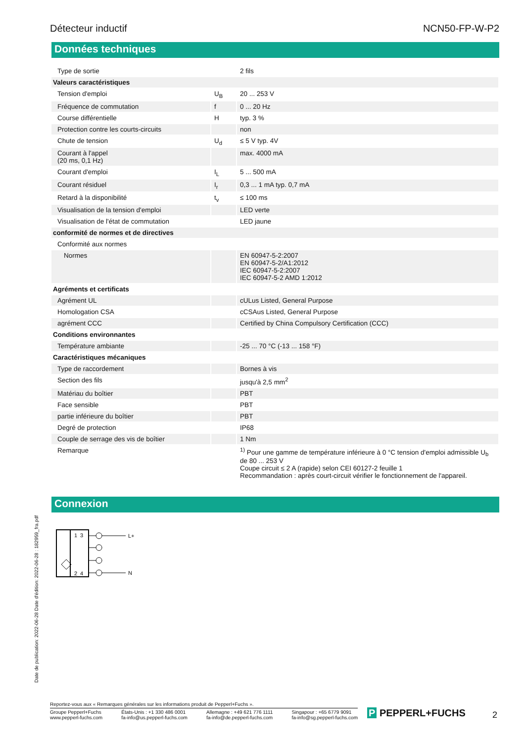Détecteur inductif NCN50-FP-W-P2
Données techniques
| Type de sortie | | 2 fils |
| Valeurs caractéristiques | | |
| Tension d'emploi | U<sub>B</sub> | 20 ... 253 V |
| Fréquence de commutation | f | 0 ... 20 Hz |
| Course différentielle | H | typ. 3 % |
| Protection contre les courts-circuits | | non |
| Chute de tension | U<sub>d</sub> | ≤ 5 V typ. 4V |
| Courant à l'appel (20 ms, 0,1 Hz) | | max. 4000 mA |
| Courant d'emploi | I<sub>L</sub> | 5 ... 500 mA |
| Courant résiduel | I<sub>r</sub> | 0,3 ... 1 mA typ. 0,7 mA |
| Retard à la disponibilité | t<sub>v</sub> | ≤ 100 ms |
| Visualisation de la tension d'emploi | | LED verte |
| Visualisation de l'état de commutation | | LED jaune |
| conformité de normes et de directives | | |
| Conformité aux normes | | |
| Normes | | EN 60947-5-2:2007 EN 60947-5-2/A1:2012 IEC 60947-5-2:2007 IEC 60947-5-2 AMD 1:2012 |
| Agréments et certificats | | |
| Agrément UL | | cULus Listed, General Purpose |
| Homologation CSA | | cCSAus Listed, General Purpose |
| agrément CCC | | Certified by China Compulsory Certification (CCC) |
| Conditions environnantes | | |
| Température ambiante | | -25 ... 70 °C (-13 ... 158 °F) |
| Caractéristiques mécaniques | | |
| Type de raccordement | | Bornes à vis |
| Section des fils | | jusqu'à 2,5 mm<sup>2</sup> |
| Matériau du boîtier | | PBT |
| Face sensible | | PBT |
| partie inférieure du boîtier | | PBT |
| Degré de protection | | IP68 |
| Couple de serrage des vis de boîtier | | 1 Nm |
| Remarque | | <sup>1)</sup> Pour une gamme de température inférieure à 0 °C tension d'emploi admissible U<sub>b</sub> de 80 ... 253 V Coupe circuit ≤ 2 A (rapide) selon CEI 60127-2 feuille 1 Recommandation : après court-circuit vérifier le fonctionnement de l'appareil. |
Connexion
1
3
2
4
L+
N
Date de publication: 2022-06-28 Date d'édition: 2022-06-28 : 182959_fra.pdf
Reportez-vous aux « Remarques générales sur les informations produit de Pepperl+Fuchs ».
Groupe Pepperl+Fuchs
www.pepperl-fuchs.com États-Unis : +1 330 486 0001
fa-info@us.pepperl-fuchs.com Allemagne : +49 621 776 1111
fa-info@de.pepperl-fuchs.com Singapour : +65 6779 9091
fa-info@sg.pepperl-fuchs.com
P PEPPERL+FUCHS 2